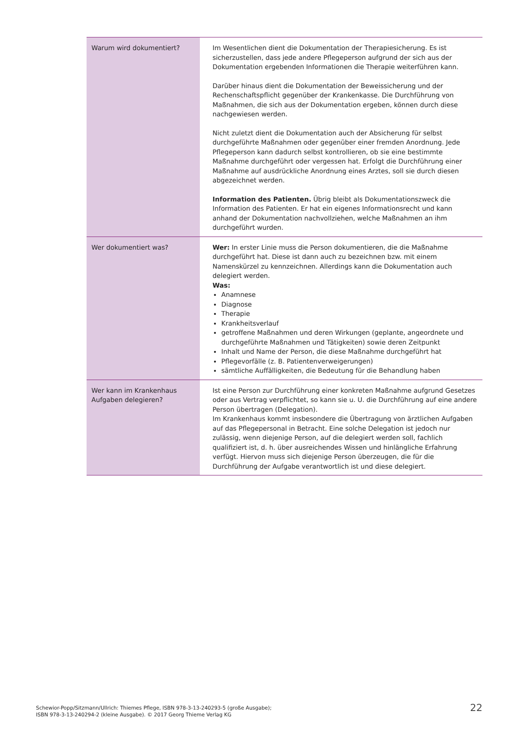| Warum wird dokumentiert? | Im Wesentlichen dient die Dokumentation der Therapiesicherung. Es ist sicherzustellen, dass jede andere Pflegeperson aufgrund der sich aus der Dokumentation ergebenden Informationen die Therapie weiterführen kann. Darüber hinaus dient die Dokumentation der Beweissicherung und der Rechenschaftspflicht gegenüber der Krankenkasse. Die Durchführung von Maßnahmen, die sich aus der Dokumentation ergeben, können durch diese nachgewiesen werden. Nicht zuletzt dient die Dokumentation auch der Absicherung für selbst durchgeführte Maßnahmen oder gegenüber einer fremden Anordnung. Jede Pflegeperson kann dadurch selbst kontrollieren, ob sie eine bestimmte Maßnahme durchgeführt oder vergessen hat. Erfolgt die Durchführung einer Maßnahme auf ausdrückliche Anordnung eines Arztes, soll sie durch diesen abgezeichnet werden. Information des Patienten. Übrig bleibt als Dokumentationszweck die Information des Patienten. Er hat ein eigenes Informationsrecht und kann anhand der Dokumentation nachvollziehen, welche Maßnahmen an ihm durchgeführt wurden. |
| Wer dokumentiert was? | Wer: In erster Linie muss die Person dokumentieren, die die Maßnahme durchgeführt hat. Diese ist dann auch zu bezeichnen bzw. mit einem Namenskürzel zu kennzeichnen. Allerdings kann die Dokumentation auch delegiert werden. Was: Anamnese Diagnose Therapie Krankheitsverlauf getroffene Maßnahmen und deren Wirkungen (geplante, angeordnete und durchgeführte Maßnahmen und Tätigkeiten) sowie deren Zeitpunkt Inhalt und Name der Person, die diese Maßnahme durchgeführt hat Pflegevorfälle (z. B. Patientenverweigerungen) sämtliche Auffälligkeiten, die Bedeutung für die Behandlung haben |
| Wer kann im Krankenhaus Aufgaben delegieren? | Ist eine Person zur Durchführung einer konkreten Maßnahme aufgrund Gesetzes oder aus Vertrag verpflichtet, so kann sie u. U. die Durchführung auf eine andere Person übertragen (Delegation). Im Krankenhaus kommt insbesondere die Übertragung von ärztlichen Aufgaben auf das Pflegepersonal in Betracht. Eine solche Delegation ist jedoch nur zulässig, wenn diejenige Person, auf die delegiert werden soll, fachlich qualifiziert ist, d. h. über ausreichendes Wissen und hinlängliche Erfahrung verfügt. Hiervon muss sich diejenige Person überzeugen, die für die Durchführung der Aufgabe verantwortlich ist und diese delegiert. |
Schewior-Popp/Sitzmann/Ullrich: Thiemes Pflege, ISBN 978-3-13-240293-5 (große Ausgabe);
ISBN 978-3-13-240294-2 (kleine Ausgabe). © 2017 Georg Thieme Verlag KG
22